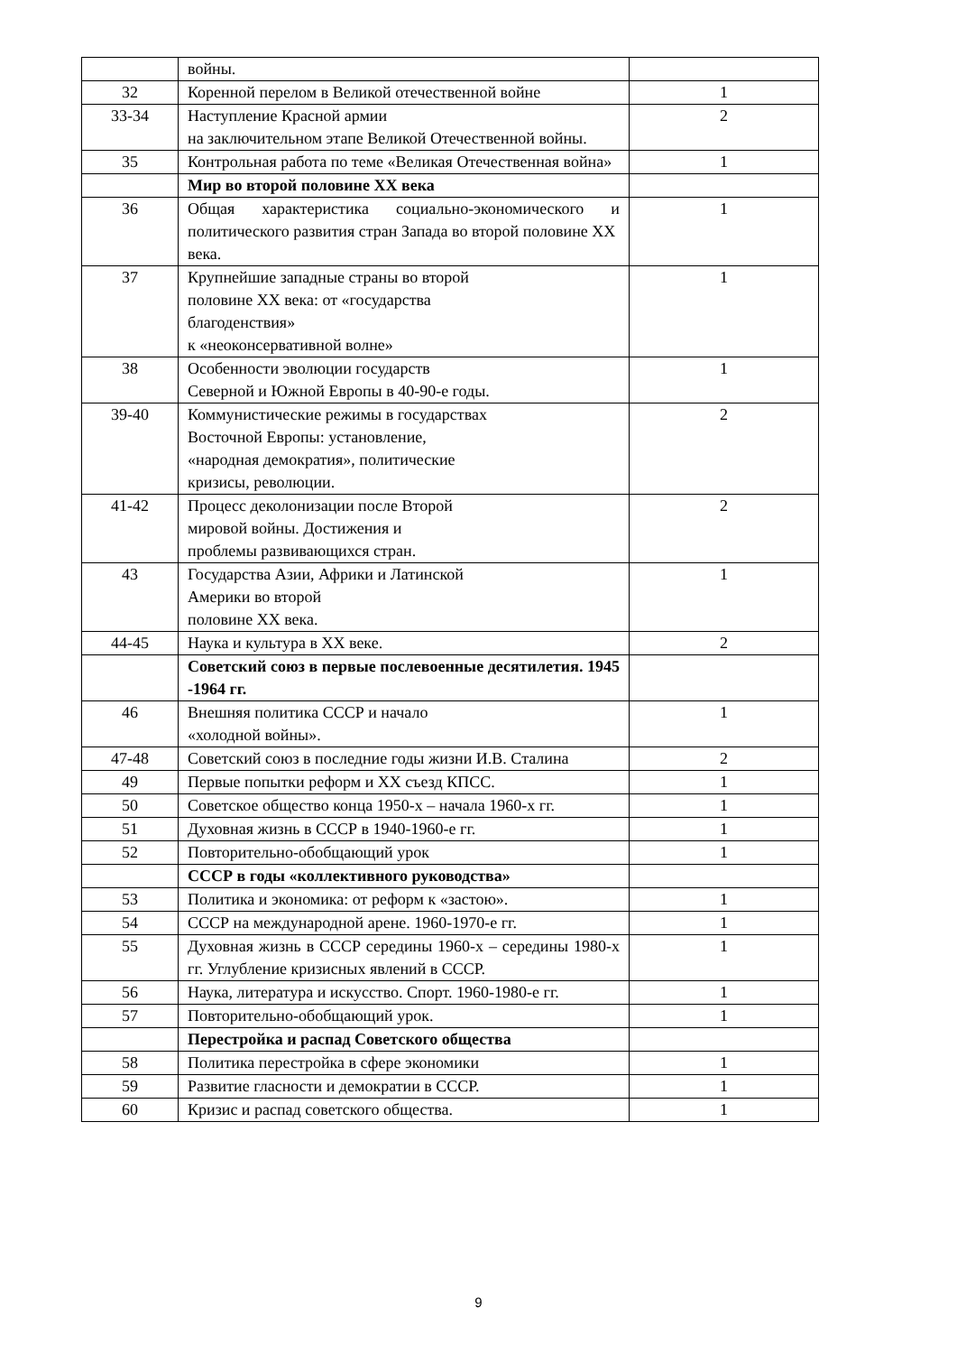| | войны. | |
| 32 | Коренной перелом в Великой отечественной войне | 1 |
| 33-34 | Наступление Красной армии на заключительном этапе Великой Отечественной войны. | 2 |
| 35 | Контрольная работа по теме «Великая Отечественная война» | 1 |
| | Мир во второй половине XX века | |
| 36 | Общая характеристика социально-экономического и политического развития стран Запада во второй половине XX века. | 1 |
| 37 | Крупнейшие западные страны во второй половине XX века: от «государства благоденствия» к «неоконсервативной волне» | 1 |
| 38 | Особенности эволюции государств Северной и Южной Европы в 40-90-е годы. | 1 |
| 39-40 | Коммунистические режимы в государствах Восточной Европы: установление, «народная демократия», политические кризисы, революции. | 2 |
| 41-42 | Процесс деколонизации после Второй мировой войны. Достижения и проблемы развивающихся стран. | 2 |
| 43 | Государства Азии, Африки и Латинской Америки во второй половине XX века. | 1 |
| 44-45 | Наука и культура в XX веке. | 2 |
| | Советский союз в первые послевоенные десятилетия. 1945 -1964 гг. | |
| 46 | Внешняя политика СССР и начало «холодной войны». | 1 |
| 47-48 | Советский союз в последние годы жизни И.В. Сталина | 2 |
| 49 | Первые попытки реформ и XX съезд КПСС. | 1 |
| 50 | Советское общество конца 1950-х – начала 1960-х гг. | 1 |
| 51 | Духовная жизнь в СССР в 1940-1960-е гг. | 1 |
| 52 | Повторительно-обобщающий урок | 1 |
| | СССР в годы «коллективного руководства» | |
| 53 | Политика и экономика: от реформ к «застою». | 1 |
| 54 | СССР на международной арене. 1960-1970-е гг. | 1 |
| 55 | Духовная жизнь в СССР середины 1960-х – середины 1980-х гг. Углубление кризисных явлений в СССР. | 1 |
| 56 | Наука, литература и искусство. Спорт. 1960-1980-е гг. | 1 |
| 57 | Повторительно-обобщающий урок. | 1 |
| | Перестройка и распад Советского общества | |
| 58 | Политика перестройка в сфере экономики | 1 |
| 59 | Развитие гласности и демократии в СССР. | 1 |
| 60 | Кризис и распад советского общества. | 1 |
9